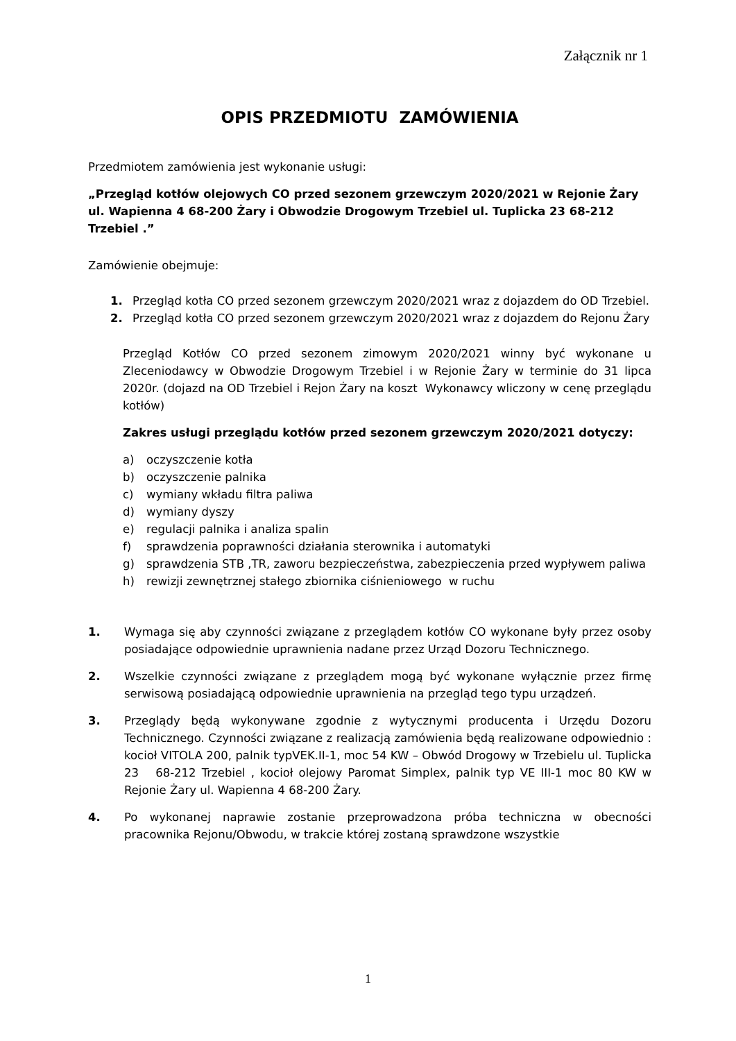Załącznik nr 1
OPIS PRZEDMIOTU ZAMÓWIENIA
Przedmiotem zamówienia jest wykonanie usługi:
„Przegląd kotłów olejowych CO przed sezonem grzewczym 2020/2021 w Rejonie Żary ul. Wapienna 4 68-200 Żary i Obwodzie Drogowym Trzebiel ul. Tuplicka 23 68-212 Trzebiel .”
Zamówienie obejmuje:
1. Przegląd kotła CO przed sezonem grzewczym 2020/2021 wraz z dojazdem do OD Trzebiel.
2. Przegląd kotła CO przed sezonem grzewczym 2020/2021 wraz z dojazdem do Rejonu Żary
Przegląd Kotłów CO przed sezonem zimowym 2020/2021 winny być wykonane u Zleceniodawcy w Obwodzie Drogowym Trzebiel i w Rejonie Żary w terminie do 31 lipca 2020r. (dojazd na OD Trzebiel i Rejon Żary na koszt Wykonawcy wliczony w cenę przeglądu kotłów)
Zakres usługi przeglądu kotłów przed sezonem grzewczym 2020/2021 dotyczy:
a) oczyszczenie kotła
b) oczyszczenie palnika
c) wymiany wkładu filtra paliwa
d) wymiany dyszy
e) regulacji palnika i analiza spalin
f) sprawdzenia poprawności działania sterownika i automatyki
g) sprawdzenia STB ,TR, zaworu bezpieczeństwa, zabezpieczenia przed wypływem paliwa
h) rewizji zewnętrznej stałego zbiornika ciśnieniowego w ruchu
1. Wymaga się aby czynności związane z przeglądem kotłów CO wykonane były przez osoby posiadające odpowiednie uprawnienia nadane przez Urząd Dozoru Technicznego.
2. Wszelkie czynności związane z przeglądem mogą być wykonane wyłącznie przez firmę serwisową posiadającą odpowiednie uprawnienia na przegląd tego typu urządzeń.
3. Przeglądy będą wykonywane zgodnie z wytycznymi producenta i Urzędu Dozoru Technicznego. Czynności związane z realizacją zamówienia będą realizowane odpowiednio : kocioł VITOLA 200, palnik typVEK.II-1, moc 54 KW – Obwód Drogowy w Trzebielu ul. Tuplicka 23 68-212 Trzebiel , kocioł olejowy Paromat Simplex, palnik typ VE III-1 moc 80 KW w Rejonie Żary ul. Wapienna 4 68-200 Żary.
4. Po wykonanej naprawie zostanie przeprowadzona próba techniczna w obecności pracownika Rejonu/Obwodu, w trakcie której zostaną sprawdzone wszystkie
1